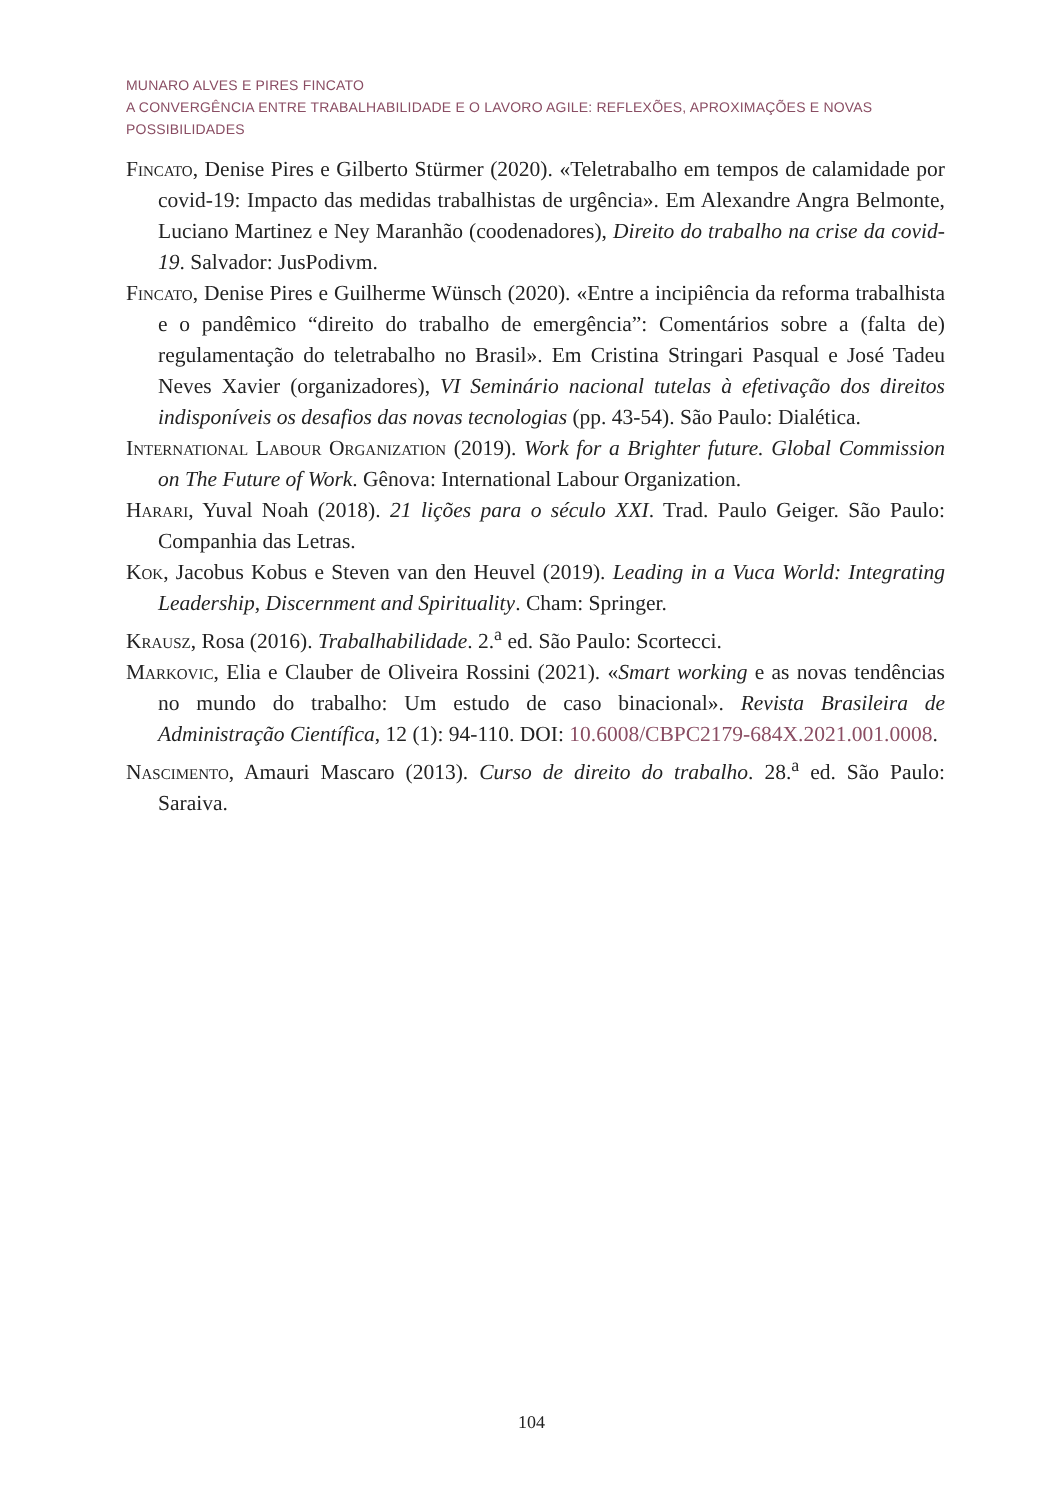MUNARO ALVES E PIRES FINCATO
A CONVERGÊNCIA ENTRE TRABALHABILIDADE E O LAVORO AGILE: REFLEXÕES, APROXIMAÇÕES E NOVAS POSSIBILIDADES
Fincato, Denise Pires e Gilberto Stürmer (2020). «Teletrabalho em tempos de calamidade por covid-19: Impacto das medidas trabalhistas de urgência». Em Alexandre Angra Belmonte, Luciano Martinez e Ney Maranhão (coodenadores), Direito do trabalho na crise da covid-19. Salvador: JusPodivm.
Fincato, Denise Pires e Guilherme Wünsch (2020). «Entre a incipiência da reforma trabalhista e o pandêmico “direito do trabalho de emergência”: Comentários sobre a (falta de) regulamentação do teletrabalho no Brasil». Em Cristina Stringari Pasqual e José Tadeu Neves Xavier (organizadores), VI Seminário nacional tutelas à efetivação dos direitos indisponíveis os desafios das novas tecnologias (pp. 43-54). São Paulo: Dialética.
International Labour Organization (2019). Work for a Brighter future. Global Commission on The Future of Work. Gênova: International Labour Organization.
Harari, Yuval Noah (2018). 21 lições para o século XXI. Trad. Paulo Geiger. São Paulo: Companhia das Letras.
Kok, Jacobus Kobus e Steven van den Heuvel (2019). Leading in a Vuca World: Integrating Leadership, Discernment and Spirituality. Cham: Springer.
Krausz, Rosa (2016). Trabalhabilidade. 2.<sup>a</sup> ed. São Paulo: Scortecci.
Markovic, Elia e Clauber de Oliveira Rossini (2021). «Smart working e as novas tendências no mundo do trabalho: Um estudo de caso binacional». Revista Brasileira de Administração Científica, 12 (1): 94-110. DOI: 10.6008/CBPC2179-684X.2021.001.0008.
Nascimento, Amauri Mascaro (2013). Curso de direito do trabalho. 28.<sup>a</sup> ed. São Paulo: Saraiva.
104